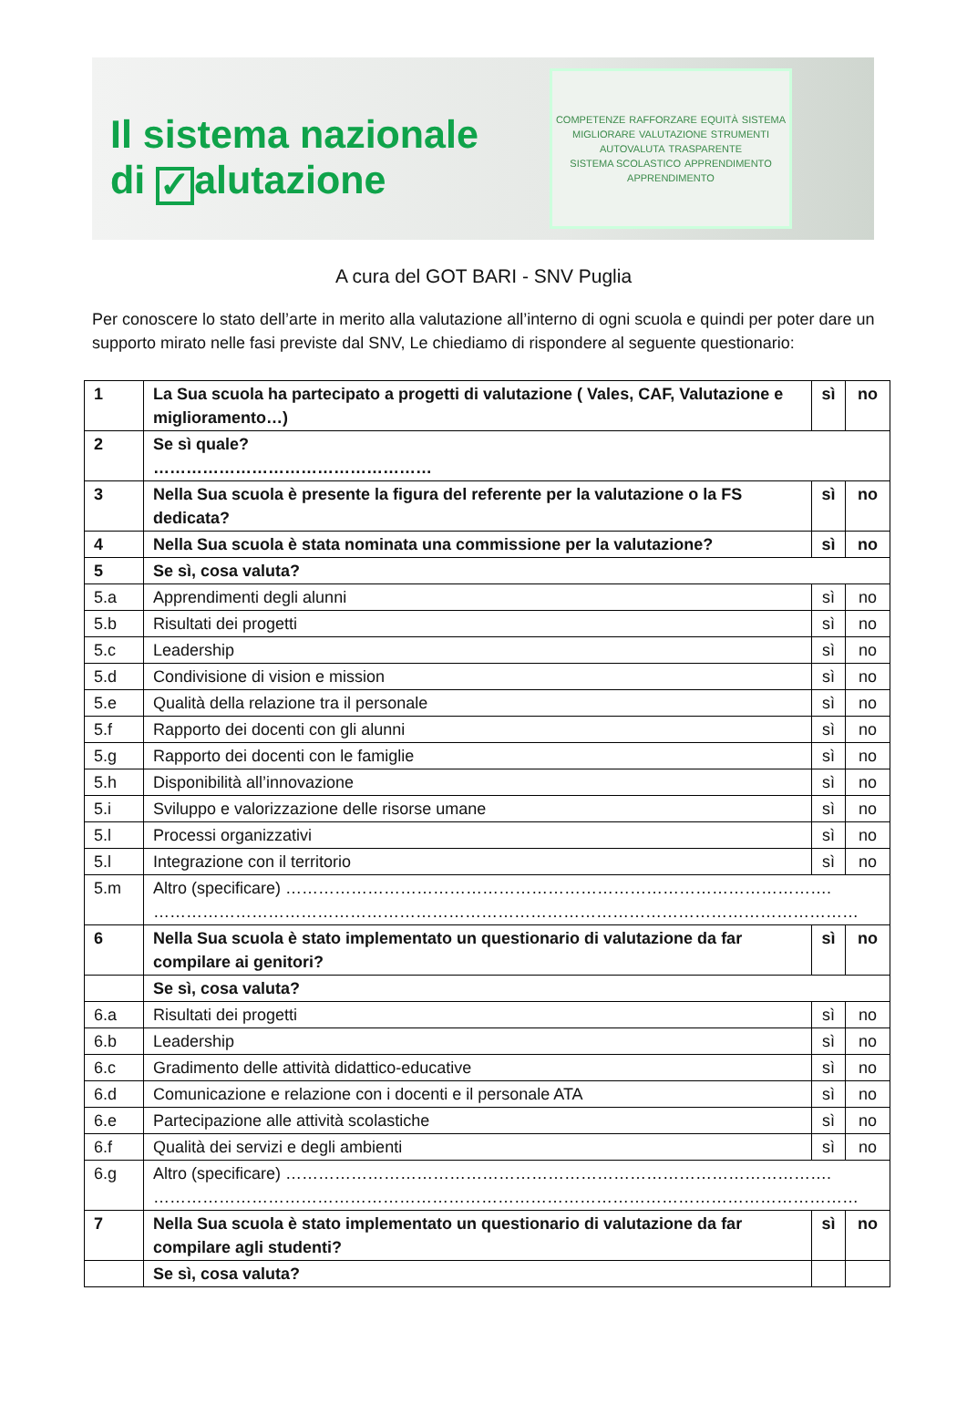Il sistema nazionale
di ✓ alutazione
COMPETENZE RAFFORZARE EQUITÀ SISTEMA MIGLIORARE VALUTAZIONE STRUMENTI AUTOVALUTA TRASPARENTE SISTEMA SCOLASTICO APPRENDIMENTO APPRENDIMENTO
A cura del GOT BARI - SNV Puglia
Per conoscere lo stato dell’arte in merito alla valutazione all’interno di ogni scuola e quindi per poter dare un supporto mirato nelle fasi previste dal SNV, Le chiediamo di rispondere al seguente questionario:
| 1 | La Sua scuola ha partecipato a progetti di valutazione ( Vales, CAF, Valutazione e miglioramento…) | sì | no |
| 2 | Se sì quale? …………………………………………… | | |
| 3 | Nella Sua scuola è presente la figura del referente per la valutazione o la FS dedicata? | sì | no |
| 4 | Nella Sua scuola è stata nominata una commissione per la valutazione? | sì | no |
| 5 | Se sì, cosa valuta? | | |
| 5.a | Apprendimenti degli alunni | sì | no |
| 5.b | Risultati dei progetti | sì | no |
| 5.c | Leadership | sì | no |
| 5.d | Condivisione di vision e mission | sì | no |
| 5.e | Qualità della relazione tra il personale | sì | no |
| 5.f | Rapporto dei docenti con gli alunni | sì | no |
| 5.g | Rapporto dei docenti con le famiglie | sì | no |
| 5.h | Disponibilità all’innovazione | sì | no |
| 5.i | Sviluppo e valorizzazione delle risorse umane | sì | no |
| 5.l | Processi organizzativi | sì | no |
| 5.l | Integrazione con il territorio | sì | no |
| 5.m | Altro (specificare) ………………………………………………………………………………………. ………………………………………………………………………………………………………………… | | |
| 6 | Nella Sua scuola è stato implementato un questionario di valutazione da far compilare ai genitori? | sì | no |
| | Se sì, cosa valuta? | | |
| 6.a | Risultati dei progetti | sì | no |
| 6.b | Leadership | sì | no |
| 6.c | Gradimento delle attività didattico-educative | sì | no |
| 6.d | Comunicazione e relazione con i docenti e il personale ATA | sì | no |
| 6.e | Partecipazione alle attività scolastiche | sì | no |
| 6.f | Qualità dei servizi e degli ambienti | sì | no |
| 6.g | Altro (specificare) ………………………………………………………………………………………. ………………………………………………………………………………………………………………… | | |
| 7 | Nella Sua scuola è stato implementato un questionario di valutazione da far compilare agli studenti? | sì | no |
| | Se sì, cosa valuta? | | |